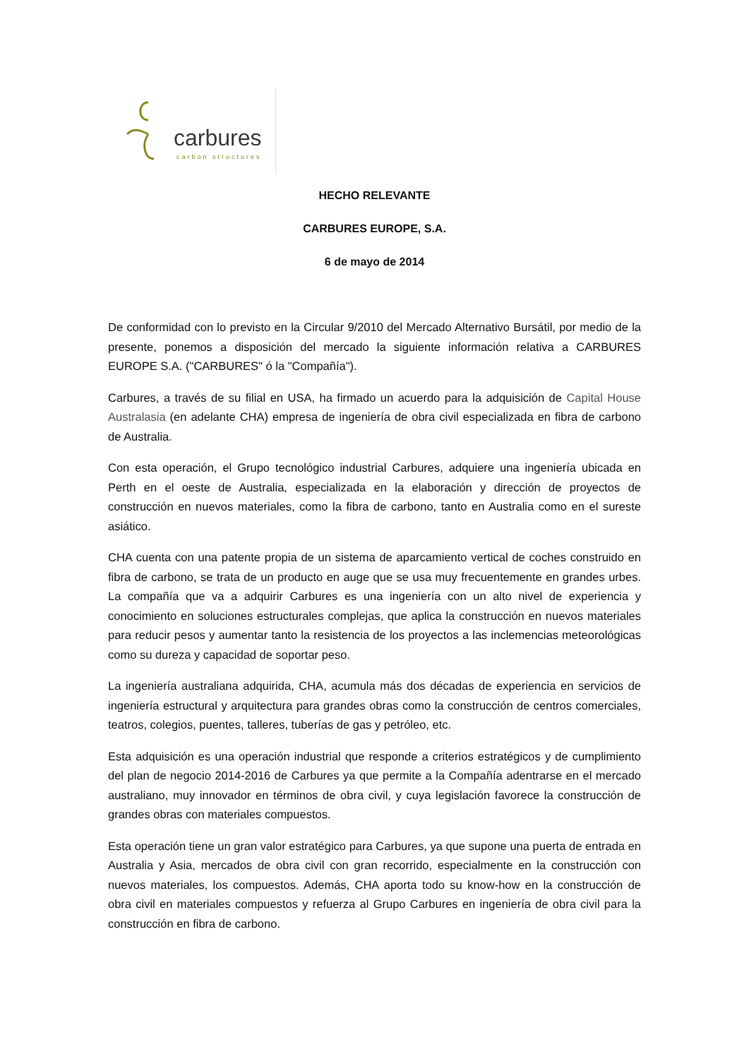carbures
carbon structures
HECHO RELEVANTE
CARBURES EUROPE, S.A.
6 de mayo de 2014
De conformidad con lo previsto en la Circular 9/2010 del Mercado Alternativo Bursátil, por medio de la presente, ponemos a disposición del mercado la siguiente información relativa a CARBURES EUROPE S.A. ("CARBURES" ó la "Compañía").
Carbures, a través de su filial en USA, ha firmado un acuerdo para la adquisición de Capital House Australasia (en adelante CHA) empresa de ingeniería de obra civil especializada en fibra de carbono de Australia.
Con esta operación, el Grupo tecnológico industrial Carbures, adquiere una ingeniería ubicada en Perth en el oeste de Australia, especializada en la elaboración y dirección de proyectos de construcción en nuevos materiales, como la fibra de carbono, tanto en Australia como en el sureste asiático.
CHA cuenta con una patente propia de un sistema de aparcamiento vertical de coches construido en fibra de carbono, se trata de un producto en auge que se usa muy frecuentemente en grandes urbes. La compañía que va a adquirir Carbures es una ingeniería con un alto nivel de experiencia y conocimiento en soluciones estructurales complejas, que aplica la construcción en nuevos materiales para reducir pesos y aumentar tanto la resistencia de los proyectos a las inclemencias meteorológicas como su dureza y capacidad de soportar peso.
La ingeniería australiana adquirida, CHA, acumula más dos décadas de experiencia en servicios de ingeniería estructural y arquitectura para grandes obras como la construcción de centros comerciales, teatros, colegios, puentes, talleres, tuberías de gas y petróleo, etc.
Esta adquisición es una operación industrial que responde a criterios estratégicos y de cumplimiento del plan de negocio 2014-2016 de Carbures ya que permite a la Compañía adentrarse en el mercado australiano, muy innovador en términos de obra civil, y cuya legislación favorece la construcción de grandes obras con materiales compuestos.
Esta operación tiene un gran valor estratégico para Carbures, ya que supone una puerta de entrada en Australia y Asia, mercados de obra civil con gran recorrido, especialmente en la construcción con nuevos materiales, los compuestos. Además, CHA aporta todo su know-how en la construcción de obra civil en materiales compuestos y refuerza al Grupo Carbures en ingeniería de obra civil para la construcción en fibra de carbono.